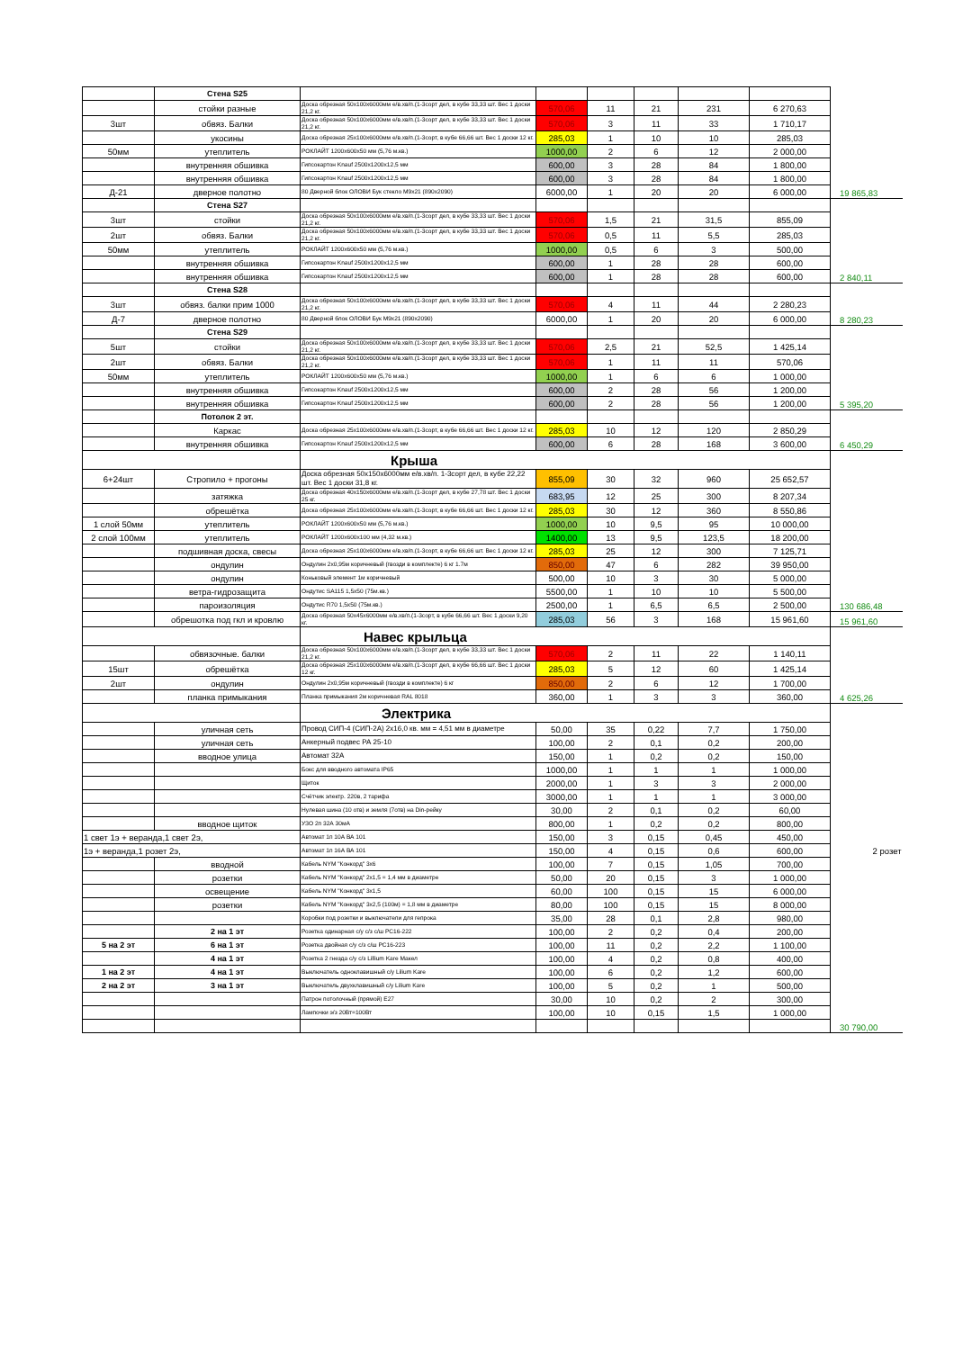| | Стена S25 | | | | | | | |
| | стойки разные | Доска обрезная 50x100x6000мм е/в.хв/п.(1-3сорт дел, в кубе 33,33 шт. Вес 1 доски 21,2 кг. | 570,06 | 11 | 21 | 231 | 6 270,63 | |
| 3шт | обвяз. Балки | Доска обрезная 50x100x6000мм е/в.хв/п.(1-3сорт дел, в кубе 33,33 шт. Вес 1 доски 21,2 кг. | 570,06 | 3 | 11 | 33 | 1 710,17 | |
| | укосины | Доска обрезная 25x100x6000мм е/в.хв/п.(1-3сорт, в кубе 66,66 шт. Вес 1 доски 12 кг. | 285,03 | 1 | 10 | 10 | 285,03 | |
| 50мм | утеплитель | РОКЛАЙТ 1200x600x50 мм (5,76 м.кв.) | 1000,00 | 2 | 6 | 12 | 2 000,00 | |
| | внутренняя обшивка | Гипсокартон Knauf 2500x1200x12,5 мм | 600,00 | 3 | 28 | 84 | 1 800,00 | |
| | внутренняя обшивка | Гипсокартон Knauf 2500x1200x12,5 мм | 600,00 | 3 | 28 | 84 | 1 800,00 | |
| Д-21 | дверное полотно | 80 Дверной блок ОЛОВИ Бук стекло М9x21 (890x2090) | 6000,00 | 1 | 20 | 20 | 6 000,00 | 19 865,83 |
| | Стена S27 | | | | | | | |
| 3шт | стойки | Доска обрезная 50x100x6000мм е/в.хв/п.(1-3сорт дел, в кубе 33,33 шт. Вес 1 доски 21,2 кг. | 570,06 | 1,5 | 21 | 31,5 | 855,09 | |
| 2шт | обвяз. Балки | Доска обрезная 50x100x6000мм е/в.хв/п.(1-3сорт дел, в кубе 33,33 шт. Вес 1 доски 21,2 кг. | 570,06 | 0,5 | 11 | 5,5 | 285,03 | |
| 50мм | утеплитель | РОКЛАЙТ 1200x600x50 мм (5,76 м.кв.) | 1000,00 | 0,5 | 6 | 3 | 500,00 | |
| | внутренняя обшивка | Гипсокартон Knauf 2500x1200x12,5 мм | 600,00 | 1 | 28 | 28 | 600,00 | |
| | внутренняя обшивка | Гипсокартон Knauf 2500x1200x12,5 мм | 600,00 | 1 | 28 | 28 | 600,00 | 2 840,11 |
| | Стена S28 | | | | | | | |
| 3шт | обвяз. балки прим 1000 | Доска обрезная 50x100x6000мм е/в.хв/п.(1-3сорт дел, в кубе 33,33 шт. Вес 1 доски 21,2 кг. | 570,06 | 4 | 11 | 44 | 2 280,23 | |
| Д-7 | дверное полотно | 80 Дверной блок ОЛОВИ Бук М9x21 (890x2090) | 6000,00 | 1 | 20 | 20 | 6 000,00 | 8 280,23 |
| | Стена S29 | | | | | | | |
| 5шт | стойки | Доска обрезная 50x100x6000мм е/в.хв/п.(1-3сорт дел, в кубе 33,33 шт. Вес 1 доски 21,2 кг. | 570,06 | 2,5 | 21 | 52,5 | 1 425,14 | |
| 2шт | обвяз. Балки | Доска обрезная 50x100x6000мм е/в.хв/п.(1-3сорт дел, в кубе 33,33 шт. Вес 1 доски 21,2 кг. | 570,06 | 1 | 11 | 11 | 570,06 | |
| 50мм | утеплитель | РОКЛАЙТ 1200x600x50 мм (5,76 м.кв.) | 1000,00 | 1 | 6 | 6 | 1 000,00 | |
| | внутренняя обшивка | Гипсокартон Knauf 2500x1200x12,5 мм | 600,00 | 2 | 28 | 56 | 1 200,00 | |
| | внутренняя обшивка | Гипсокартон Knauf 2500x1200x12,5 мм | 600,00 | 2 | 28 | 56 | 1 200,00 | 5 395,20 |
| | Потолок 2 эт. | | | | | | | |
| | Каркас | Доска обрезная 25x100x6000мм е/в.хв/п.(1-3сорт, в кубе 66,66 шт. Вес 1 доски 12 кг. | 285,03 | 10 | 12 | 120 | 2 850,29 | |
| | внутренняя обшивка | Гипсокартон Knauf 2500x1200x12,5 мм | 600,00 | 6 | 28 | 168 | 3 600,00 | 6 450,29 |
| | | Крыша | | | | | | |
| 6+24шт | Стропило + прогоны | Доска обрезная 50x150x6000мм е/в.хв/п. 1-3сорт дел, в кубе 22,22 шт. Вес 1 доски 31,8 кг. | 855,09 | 30 | 32 | 960 | 25 652,57 | |
| | затяжка | Доска обрезная 40x150x6000мм е/в.хв/п.(1-3сорт дел, в кубе 27,78 шт. Вес 1 доски 25 кг. | 683,95 | 12 | 25 | 300 | 8 207,34 | |
| | обрешётка | Доска обрезная 25x100x6000мм е/в.хв/п.(1-3сорт, в кубе 66,66 шт. Вес 1 доски 12 кг. | 285,03 | 30 | 12 | 360 | 8 550,86 | |
| 1 слой 50мм | утеплитель | РОКЛАЙТ 1200x600x50 мм (5,76 м.кв.) | 1000,00 | 10 | 9,5 | 95 | 10 000,00 | |
| 2 слой 100мм | утеплитель | РОКЛАЙТ 1200x600x100 мм (4,32 м.кв.) | 1400,00 | 13 | 9,5 | 123,5 | 18 200,00 | |
| | подшивная доска, свесы | Доска обрезная 25x100x6000мм е/в.хв/п.(1-3сорт, в кубе 66,66 шт. Вес 1 доски 12 кг. | 285,03 | 25 | 12 | 300 | 7 125,71 | |
| | ондулин | Ондулин 2x0,95м коричневый (гвозди в комплекте) 6 кг 1.7м | 850,00 | 47 | 6 | 282 | 39 950,00 | |
| | ондулин | Коньковый элемент 1м коричневый | 500,00 | 10 | 3 | 30 | 5 000,00 | |
| | ветра-гидрозащита | Ондутис SA115 1,5x50 (75м.кв.) | 5500,00 | 1 | 10 | 10 | 5 500,00 | |
| | пароизоляция | Ондутис R70 1,5x50 (75м.кв.) | 2500,00 | 1 | 6,5 | 6,5 | 2 500,00 | 130 686,48 |
| | обрешотка под гкл и кровлю | Доска обрезная 50x45x6000мм е/в.хв/п.(1-3сорт, в кубе 66,66 шт. Вес 1 доски 9,20 кг. | 285,03 | 56 | 3 | 168 | 15 961,60 | 15 961,60 |
| | | Навес крыльца | | | | | | |
| | обвязочные. балки | Доска обрезная 50x100x6000мм е/в.хв/п.(1-3сорт дел, в кубе 33,33 шт. Вес 1 доски 21,2 кг. | 570,06 | 2 | 11 | 22 | 1 140,11 | |
| 15шт | обрешётка | Доска обрезная 25x100x6000мм е/в.хв/п.(1-3сорт дел, в кубе 66,66 шт. Вес 1 доски 12 кг. | 285,03 | 5 | 12 | 60 | 1 425,14 | |
| 2шт | ондулин | Ондулин 2x0,95м коричневый (гвозди в комплекте) 6 кг | 850,00 | 2 | 6 | 12 | 1 700,00 | |
| | планка примыкания | Планка примыкания 2м коричневая RAL 8018 | 360,00 | 1 | 3 | 3 | 360,00 | 4 625,26 |
| | | Электрика | | | | | | |
| | уличная сеть | Провод СИП-4 (СИП-2А) 2x16,0 кв. мм = 4,51 мм в диаметре | 50,00 | 35 | 0,22 | 7,7 | 1 750,00 | |
| | уличная сеть | Анкерный подвес РА 25-10 | 100,00 | 2 | 0,1 | 0,2 | 200,00 | |
| | вводное улица | Автомат 32А | 150,00 | 1 | 0,2 | 0,2 | 150,00 | |
| | | Бокс для вводного автомата IP65 | 1000,00 | 1 | 1 | 1 | 1 000,00 | |
| | | Щиток | 2000,00 | 1 | 3 | 3 | 2 000,00 | |
| | | Счётчик электр. 220в, 2 тарифа | 3000,00 | 1 | 1 | 1 | 3 000,00 | |
| | | Нулевая шина (10 отв) и земля (7отв) на Din-рейку | 30,00 | 2 | 0,1 | 0,2 | 60,00 | |
| | вводное щиток | УЗО 2п 32А 30мА | 800,00 | 1 | 0,2 | 0,2 | 800,00 | |
| 1 свет 1э + веранда,1 свет 2э, | | Автомат 1п 10А ВА 101 | 150,00 | 3 | 0,15 | 0,45 | 450,00 | |
| 1э + веранда,1 розет 2э, | | Автомат 1п 16А ВА 101 | 150,00 | 4 | 0,15 | 0,6 | 600,00 | 2 розет |
| | вводной | Кабель NYM "Конкорд" 3x6 | 100,00 | 7 | 0,15 | 1,05 | 700,00 | |
| | розетки | Кабель NYM "Конкорд" 2x1,5 = 1,4 мм в диаметре | 50,00 | 20 | 0,15 | 3 | 1 000,00 | |
| | освещение | Кабель NYM "Конкорд" 3x1,5 | 60,00 | 100 | 0,15 | 15 | 6 000,00 | |
| | розетки | Кабель NYM "Конкорд" 3x2,5 (100м) = 1,8 мм в диаметре | 80,00 | 100 | 0,15 | 15 | 8 000,00 | |
| | | Коробки под розетки и выключатели для гепрока | 35,00 | 28 | 0,1 | 2,8 | 980,00 | |
| | 2 на 1 эт | Розетка одинарная с/у с/з с/ш РС16-222 | 100,00 | 2 | 0,2 | 0,4 | 200,00 | |
| 5 на 2 эт | 6 на 1 эт | Розетка двойная с/у с/з с/ш РС16-223 | 100,00 | 11 | 0,2 | 2,2 | 1 100,00 | |
| | 4 на 1 эт | Розетка 2 гнезда с/у с/з Lillium Kare Макел | 100,00 | 4 | 0,2 | 0,8 | 400,00 | |
| 1 на 2 эт | 4 на 1 эт | Выключатель одноклавишный с/у Lilium Kare | 100,00 | 6 | 0,2 | 1,2 | 600,00 | |
| 2 на 2 эт | 3 на 1 эт | Выключатель двухклавишный с/у Lilium Kare | 100,00 | 5 | 0,2 | 1 | 500,00 | |
| | | Патрон потолочный (прямой) Е27 | 30,00 | 10 | 0,2 | 2 | 300,00 | |
| | | Лампочки э/з 20Вт=100Вт | 100,00 | 10 | 0,15 | 1,5 | 1 000,00 | |
| | | | | | | | | 30 790,00 |